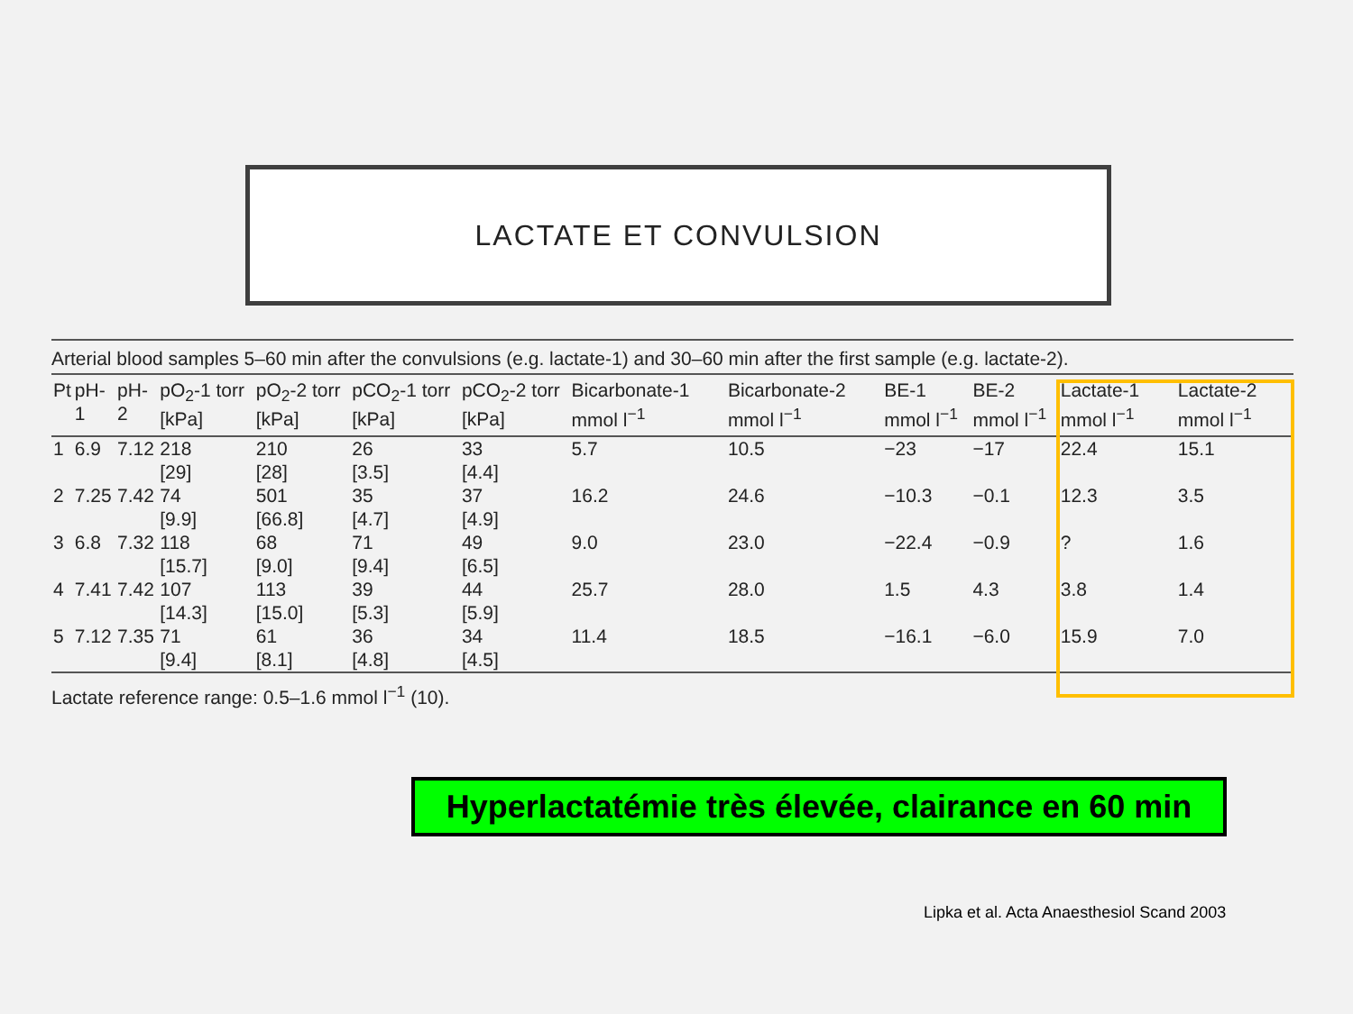LACTATE ET CONVULSION
Arterial blood samples 5–60 min after the convulsions (e.g. lactate-1) and 30–60 min after the first sample (e.g. lactate-2).
| Pt | pH-1 | pH-2 | pO<sub>2</sub>-1 torr [kPa] | pO<sub>2</sub>-2 torr [kPa] | pCO<sub>2</sub>-1 torr [kPa] | pCO<sub>2</sub>-2 torr [kPa] | Bicarbonate-1 mmol l<sup>−1</sup> | Bicarbonate-2 mmol l<sup>−1</sup> | BE-1 mmol l<sup>−1</sup> | BE-2 mmol l<sup>−1</sup> | Lactate-1 mmol l<sup>−1</sup> | Lactate-2 mmol l<sup>−1</sup> |
| --- | --- | --- | --- | --- | --- | --- | --- | --- | --- | --- | --- | --- |
| 1 | 6.9 | 7.12 | 218 [29] | 210 [28] | 26 [3.5] | 33 [4.4] | 5.7 | 10.5 | −23 | −17 | 22.4 | 15.1 |
| 2 | 7.25 | 7.42 | 74 [9.9] | 501 [66.8] | 35 [4.7] | 37 [4.9] | 16.2 | 24.6 | −10.3 | −0.1 | 12.3 | 3.5 |
| 3 | 6.8 | 7.32 | 118 [15.7] | 68 [9.0] | 71 [9.4] | 49 [6.5] | 9.0 | 23.0 | −22.4 | −0.9 | ? | 1.6 |
| 4 | 7.41 | 7.42 | 107 [14.3] | 113 [15.0] | 39 [5.3] | 44 [5.9] | 25.7 | 28.0 | 1.5 | 4.3 | 3.8 | 1.4 |
| 5 | 7.12 | 7.35 | 71 [9.4] | 61 [8.1] | 36 [4.8] | 34 [4.5] | 11.4 | 18.5 | −16.1 | −6.0 | 15.9 | 7.0 |
Lactate reference range: 0.5–1.6 mmol l<sup>−1</sup> (10).
Hyperlactatémie très élevée, clairance en 60 min
Lipka et al. Acta Anaesthesiol Scand 2003